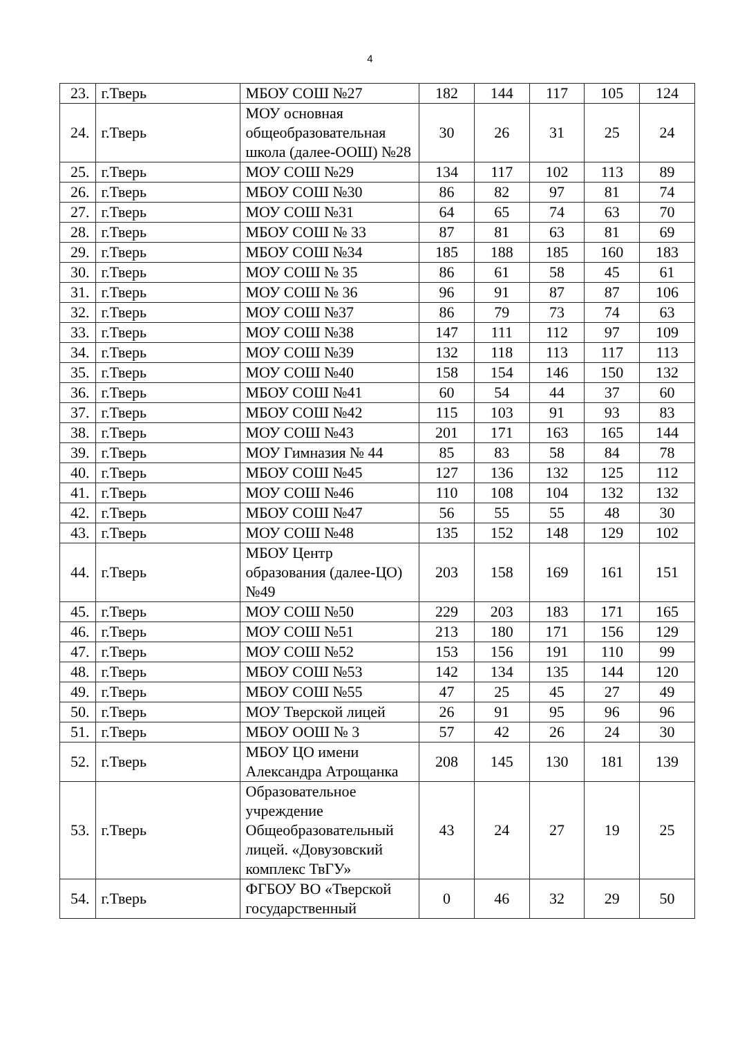4
| 23. | г.Тверь | МБОУ СОШ №27 | 182 | 144 | 117 | 105 | 124 |
| 24. | г.Тверь | МОУ основная общеобразовательная школа (далее-ООШ) №28 | 30 | 26 | 31 | 25 | 24 |
| 25. | г.Тверь | МОУ СОШ №29 | 134 | 117 | 102 | 113 | 89 |
| 26. | г.Тверь | МБОУ СОШ №30 | 86 | 82 | 97 | 81 | 74 |
| 27. | г.Тверь | МОУ СОШ №31 | 64 | 65 | 74 | 63 | 70 |
| 28. | г.Тверь | МБОУ СОШ № 33 | 87 | 81 | 63 | 81 | 69 |
| 29. | г.Тверь | МБОУ СОШ №34 | 185 | 188 | 185 | 160 | 183 |
| 30. | г.Тверь | МОУ СОШ № 35 | 86 | 61 | 58 | 45 | 61 |
| 31. | г.Тверь | МОУ СОШ № 36 | 96 | 91 | 87 | 87 | 106 |
| 32. | г.Тверь | МОУ СОШ №37 | 86 | 79 | 73 | 74 | 63 |
| 33. | г.Тверь | МОУ СОШ №38 | 147 | 111 | 112 | 97 | 109 |
| 34. | г.Тверь | МОУ СОШ №39 | 132 | 118 | 113 | 117 | 113 |
| 35. | г.Тверь | МОУ СОШ №40 | 158 | 154 | 146 | 150 | 132 |
| 36. | г.Тверь | МБОУ СОШ №41 | 60 | 54 | 44 | 37 | 60 |
| 37. | г.Тверь | МБОУ СОШ №42 | 115 | 103 | 91 | 93 | 83 |
| 38. | г.Тверь | МОУ СОШ №43 | 201 | 171 | 163 | 165 | 144 |
| 39. | г.Тверь | МОУ Гимназия № 44 | 85 | 83 | 58 | 84 | 78 |
| 40. | г.Тверь | МБОУ СОШ №45 | 127 | 136 | 132 | 125 | 112 |
| 41. | г.Тверь | МОУ СОШ №46 | 110 | 108 | 104 | 132 | 132 |
| 42. | г.Тверь | МБОУ СОШ №47 | 56 | 55 | 55 | 48 | 30 |
| 43. | г.Тверь | МОУ СОШ №48 | 135 | 152 | 148 | 129 | 102 |
| 44. | г.Тверь | МБОУ Центр образования (далее-ЦО) №49 | 203 | 158 | 169 | 161 | 151 |
| 45. | г.Тверь | МОУ СОШ №50 | 229 | 203 | 183 | 171 | 165 |
| 46. | г.Тверь | МОУ СОШ №51 | 213 | 180 | 171 | 156 | 129 |
| 47. | г.Тверь | МОУ СОШ №52 | 153 | 156 | 191 | 110 | 99 |
| 48. | г.Тверь | МБОУ СОШ №53 | 142 | 134 | 135 | 144 | 120 |
| 49. | г.Тверь | МБОУ СОШ №55 | 47 | 25 | 45 | 27 | 49 |
| 50. | г.Тверь | МОУ Тверской лицей | 26 | 91 | 95 | 96 | 96 |
| 51. | г.Тверь | МБОУ ООШ № 3 | 57 | 42 | 26 | 24 | 30 |
| 52. | г.Тверь | МБОУ ЦО имени Александра Атрощанка | 208 | 145 | 130 | 181 | 139 |
| 53. | г.Тверь | Образовательное учреждение Общеобразовательный лицей. «Довузовский комплекс ТвГУ» | 43 | 24 | 27 | 19 | 25 |
| 54. | г.Тверь | ФГБОУ ВО «Тверской государственный | 0 | 46 | 32 | 29 | 50 |